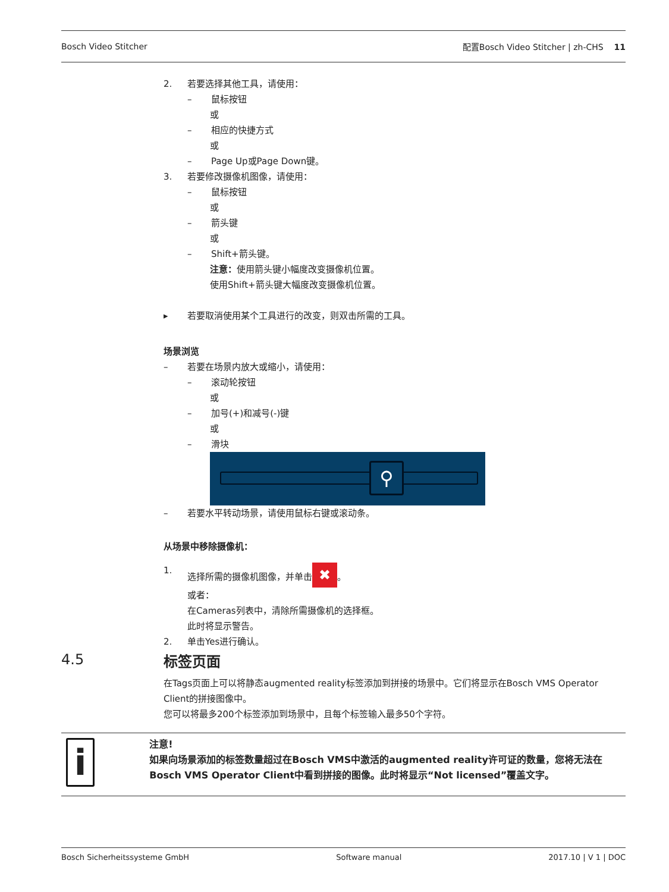Bosch Video Stitcher 配置Bosch Video Stitcher | zh-CHS 11
2. 若要选择其他工具，请使用：
– 鼠标按钮
或
– 相应的快捷方式
或
– Page Up或Page Down键。
3. 若要修改摄像机图像，请使用：
– 鼠标按钮
或
– 箭头键
或
– Shift+箭头键。
注意：使用箭头键小幅度改变摄像机位置。
使用Shift+箭头键大幅度改变摄像机位置。
▸ 若要取消使用某个工具进行的改变，则双击所需的工具。
场景浏览
– 若要在场景内放大或缩小，请使用：
– 滚动轮按钮
或
– 加号(+)和减号(-)键
或
– 滑块
⚲
– 若要水平转动场景，请使用鼠标右键或滚动条。
从场景中移除摄像机：
1. 选择所需的摄像机图像，并单击 ✖ 。
或者：
在Cameras列表中，清除所需摄像机的选择框。
此时将显示警告。
2. 单击Yes进行确认。
标签页面
在Tags页面上可以将静态augmented reality标签添加到拼接的场景中。它们将显示在Bosch VMS Operator Client的拼接图像中。
您可以将最多200个标签添加到场景中，且每个标签输入最多50个字符。
4.5
i
注意!
如果向场景添加的标签数量超过在Bosch VMS中激活的augmented reality许可证的数量，您将无法在Bosch VMS Operator Client中看到拼接的图像。此时将显示“Not licensed”覆盖文字。
Bosch Sicherheitssysteme GmbH Software manual 2017.10 | V 1 | DOC